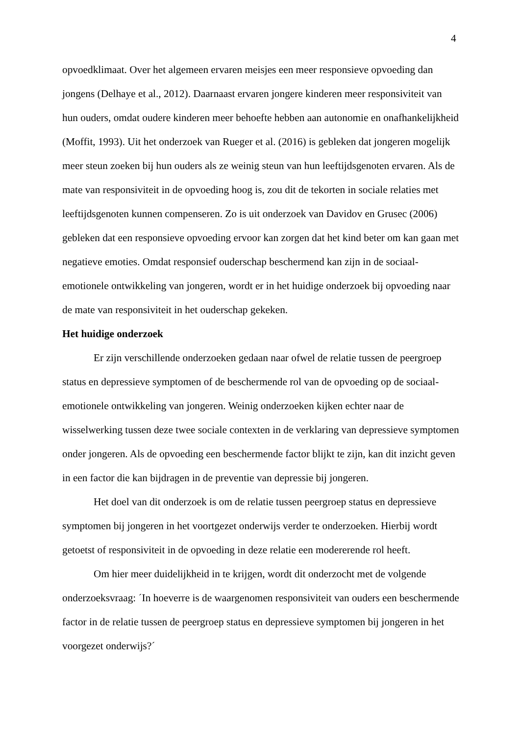4
opvoedklimaat. Over het algemeen ervaren meisjes een meer responsieve opvoeding dan jongens (Delhaye et al., 2012). Daarnaast ervaren jongere kinderen meer responsiviteit van hun ouders, omdat oudere kinderen meer behoefte hebben aan autonomie en onafhankelijkheid (Moffit, 1993). Uit het onderzoek van Rueger et al. (2016) is gebleken dat jongeren mogelijk meer steun zoeken bij hun ouders als ze weinig steun van hun leeftijdsgenoten ervaren. Als de mate van responsiviteit in de opvoeding hoog is, zou dit de tekorten in sociale relaties met leeftijdsgenoten kunnen compenseren. Zo is uit onderzoek van Davidov en Grusec (2006) gebleken dat een responsieve opvoeding ervoor kan zorgen dat het kind beter om kan gaan met negatieve emoties. Omdat responsief ouderschap beschermend kan zijn in de sociaal-emotionele ontwikkeling van jongeren, wordt er in het huidige onderzoek bij opvoeding naar de mate van responsiviteit in het ouderschap gekeken.
Het huidige onderzoek
Er zijn verschillende onderzoeken gedaan naar ofwel de relatie tussen de peergroep status en depressieve symptomen of de beschermende rol van de opvoeding op de sociaal-emotionele ontwikkeling van jongeren. Weinig onderzoeken kijken echter naar de wisselwerking tussen deze twee sociale contexten in de verklaring van depressieve symptomen onder jongeren. Als de opvoeding een beschermende factor blijkt te zijn, kan dit inzicht geven in een factor die kan bijdragen in de preventie van depressie bij jongeren.
Het doel van dit onderzoek is om de relatie tussen peergroep status en depressieve symptomen bij jongeren in het voortgezet onderwijs verder te onderzoeken. Hierbij wordt getoetst of responsiviteit in de opvoeding in deze relatie een modererende rol heeft.
Om hier meer duidelijkheid in te krijgen, wordt dit onderzocht met de volgende onderzoeksvraag: ´In hoeverre is de waargenomen responsiviteit van ouders een beschermende factor in de relatie tussen de peergroep status en depressieve symptomen bij jongeren in het voorgezet onderwijs?´